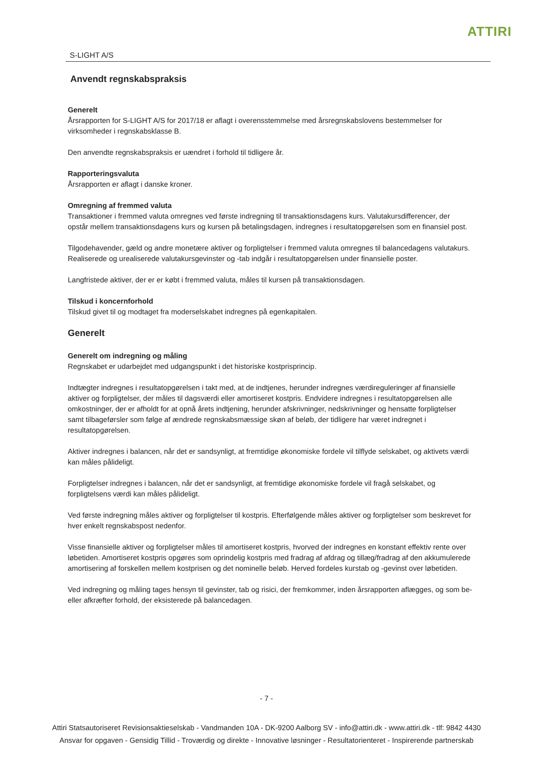ATTIRI
S-LIGHT A/S
Anvendt regnskabspraksis
Generelt
Årsrapporten for S-LIGHT A/S for 2017/18 er aflagt i overensstemmelse med årsregnskabslovens bestemmelser for virksomheder i regnskabsklasse B.
Den anvendte regnskabspraksis er uændret i forhold til tidligere år.
Rapporteringsvaluta
Årsrapporten er aflagt i danske kroner.
Omregning af fremmed valuta
Transaktioner i fremmed valuta omregnes ved første indregning til transaktionsdagens kurs. Valutakursdifferencer, der opstår mellem transaktionsdagens kurs og kursen på betalingsdagen, indregnes i resultatopgørelsen som en finansiel post.
Tilgodehavender, gæld og andre monetære aktiver og forpligtelser i fremmed valuta omregnes til balancedagens valutakurs. Realiserede og urealiserede valutakursgevinster og -tab indgår i resultatopgørelsen under finansielle poster.
Langfristede aktiver, der er er købt i fremmed valuta, måles til kursen på transaktionsdagen.
Tilskud i koncernforhold
Tilskud givet til og modtaget fra moderselskabet indregnes på egenkapitalen.
Generelt
Generelt om indregning og måling
Regnskabet er udarbejdet med udgangspunkt i det historiske kostprisprincip.
Indtægter indregnes i resultatopgørelsen i takt med, at de indtjenes, herunder indregnes værdireguleringer af finansielle aktiver og forpligtelser, der måles til dagsværdi eller amortiseret kostpris. Endvidere indregnes i resultatopgørelsen alle omkostninger, der er afholdt for at opnå årets indtjening, herunder afskrivninger, nedskrivninger og hensatte forpligtelser samt tilbageførsler som følge af ændrede regnskabsmæssige skøn af beløb, der tidligere har været indregnet i resultatopgørelsen.
Aktiver indregnes i balancen, når det er sandsynligt, at fremtidige økonomiske fordele vil tilflyde selskabet, og aktivets værdi kan måles pålideligt.
Forpligtelser indregnes i balancen, når det er sandsynligt, at fremtidige økonomiske fordele vil fragå selskabet, og forpligtelsens værdi kan måles pålideligt.
Ved første indregning måles aktiver og forpligtelser til kostpris. Efterfølgende måles aktiver og forpligtelser som beskrevet for hver enkelt regnskabspost nedenfor.
Visse finansielle aktiver og forpligtelser måles til amortiseret kostpris, hvorved der indregnes en konstant effektiv rente over løbetiden. Amortiseret kostpris opgøres som oprindelig kostpris med fradrag af afdrag og tillæg/fradrag af den akkumulerede amortisering af forskellen mellem kostprisen og det nominelle beløb. Herved fordeles kurstab og -gevinst over løbetiden.
Ved indregning og måling tages hensyn til gevinster, tab og risici, der fremkommer, inden årsrapporten aflægges, og som be- eller afkræfter forhold, der eksisterede på balancedagen.
- 7 -
Attiri Statsautoriseret Revisionsaktieselskab - Vandmanden 10A - DK-9200 Aalborg SV - info@attiri.dk - www.attiri.dk - tlf: 9842 4430
Ansvar for opgaven - Gensidig Tillid - Troværdig og direkte - Innovative løsninger - Resultatorienteret - Inspirerende partnerskab